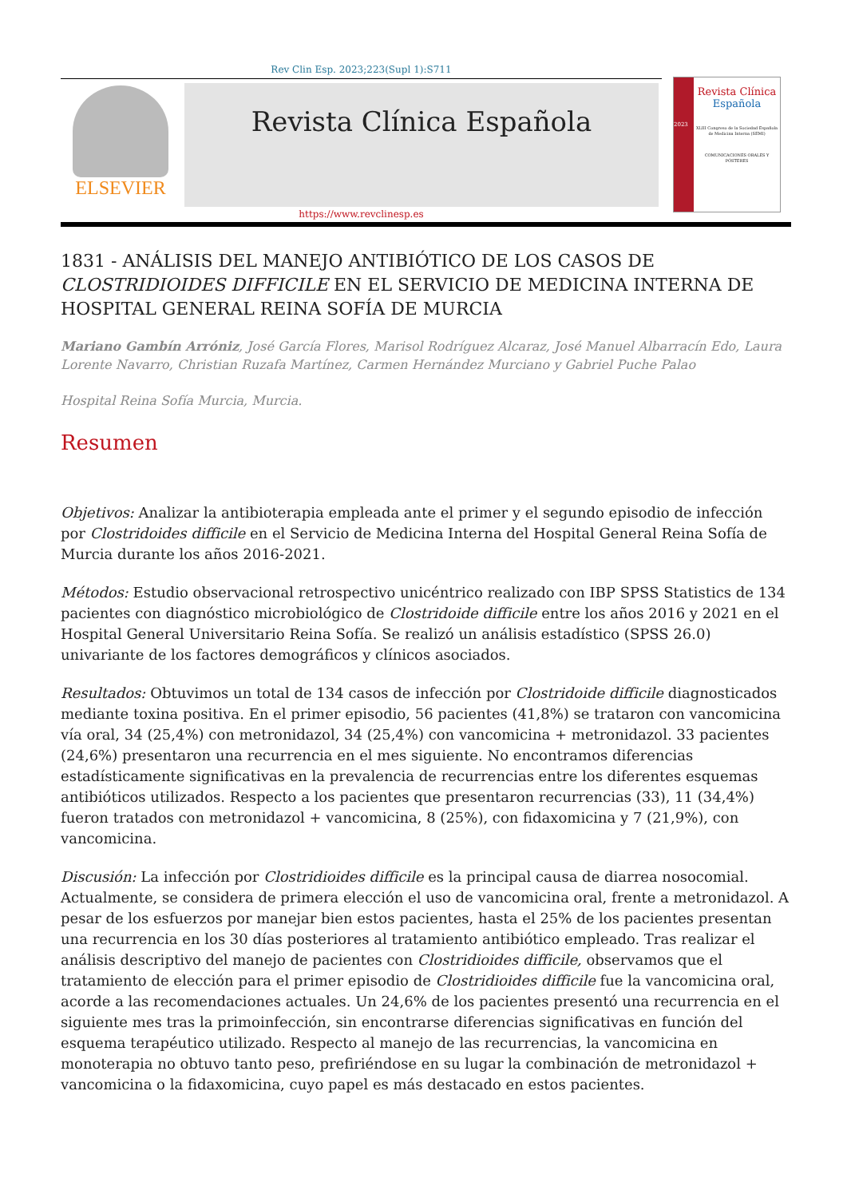Rev Clin Esp. 2023;223(Supl 1):S711
ELSEVIER
Revista Clínica Española
2023
Revista Clínica
Española
XLIII Congreso de la Sociedad Española de Medicina Interna (SEMI)
COMUNICACIONES ORALES Y PÓSTERES
https://www.revclinesp.es
1831 - ANÁLISIS DEL MANEJO ANTIBIÓTICO DE LOS CASOS DE CLOSTRIDIOIDES DIFFICILE EN EL SERVICIO DE MEDICINA INTERNA DE HOSPITAL GENERAL REINA SOFÍA DE MURCIA
Mariano Gambín Arróniz, José García Flores, Marisol Rodríguez Alcaraz, José Manuel Albarracín Edo, Laura Lorente Navarro, Christian Ruzafa Martínez, Carmen Hernández Murciano y Gabriel Puche Palao
Hospital Reina Sofía Murcia, Murcia.
Resumen
Objetivos: Analizar la antibioterapia empleada ante el primer y el segundo episodio de infección por Clostridoides difficile en el Servicio de Medicina Interna del Hospital General Reina Sofía de Murcia durante los años 2016-2021.
Métodos: Estudio observacional retrospectivo unicéntrico realizado con IBP SPSS Statistics de 134 pacientes con diagnóstico microbiológico de Clostridoide difficile entre los años 2016 y 2021 en el Hospital General Universitario Reina Sofía. Se realizó un análisis estadístico (SPSS 26.0) univariante de los factores demográficos y clínicos asociados.
Resultados: Obtuvimos un total de 134 casos de infección por Clostridoide difficile diagnosticados mediante toxina positiva. En el primer episodio, 56 pacientes (41,8%) se trataron con vancomicina vía oral, 34 (25,4%) con metronidazol, 34 (25,4%) con vancomicina + metronidazol. 33 pacientes (24,6%) presentaron una recurrencia en el mes siguiente. No encontramos diferencias estadísticamente significativas en la prevalencia de recurrencias entre los diferentes esquemas antibióticos utilizados. Respecto a los pacientes que presentaron recurrencias (33), 11 (34,4%) fueron tratados con metronidazol + vancomicina, 8 (25%), con fidaxomicina y 7 (21,9%), con vancomicina.
Discusión: La infección por Clostridioides difficile es la principal causa de diarrea nosocomial. Actualmente, se considera de primera elección el uso de vancomicina oral, frente a metronidazol. A pesar de los esfuerzos por manejar bien estos pacientes, hasta el 25% de los pacientes presentan una recurrencia en los 30 días posteriores al tratamiento antibiótico empleado. Tras realizar el análisis descriptivo del manejo de pacientes con Clostridioides difficile, observamos que el tratamiento de elección para el primer episodio de Clostridioides difficile fue la vancomicina oral, acorde a las recomendaciones actuales. Un 24,6% de los pacientes presentó una recurrencia en el siguiente mes tras la primoinfección, sin encontrarse diferencias significativas en función del esquema terapéutico utilizado. Respecto al manejo de las recurrencias, la vancomicina en monoterapia no obtuvo tanto peso, prefiriéndose en su lugar la combinación de metronidazol + vancomicina o la fidaxomicina, cuyo papel es más destacado en estos pacientes.